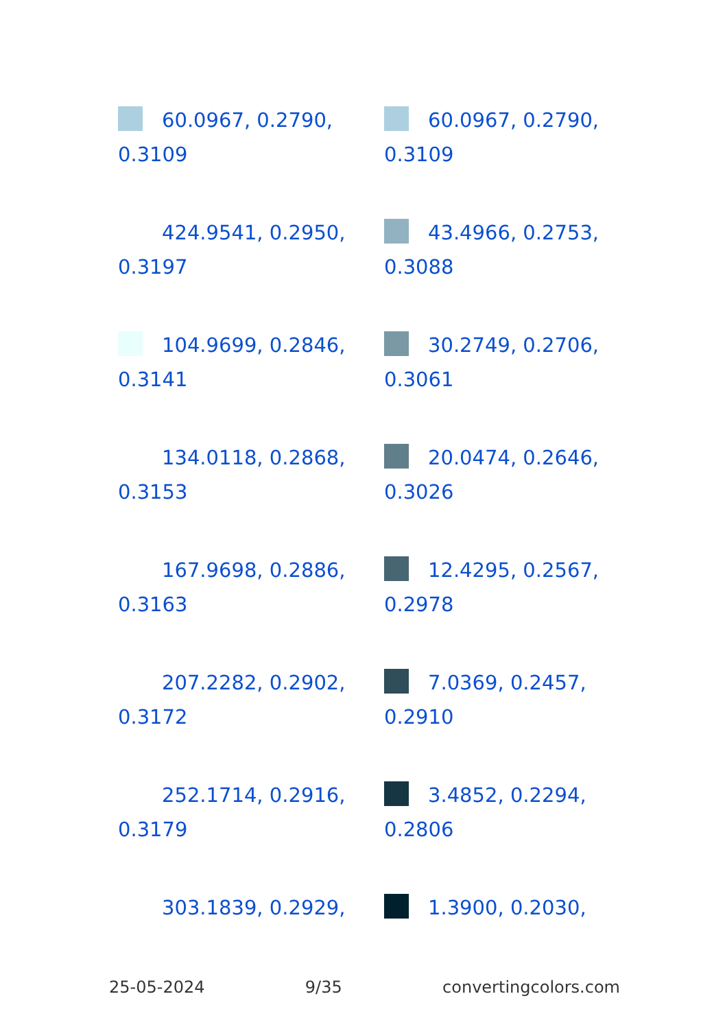60.0967, 0.2790, 0.3109
60.0967, 0.2790, 0.3109
424.9541, 0.2950, 0.3197
43.4966, 0.2753, 0.3088
104.9699, 0.2846, 0.3141
30.2749, 0.2706, 0.3061
134.0118, 0.2868, 0.3153
20.0474, 0.2646, 0.3026
167.9698, 0.2886, 0.3163
12.4295, 0.2567, 0.2978
207.2282, 0.2902, 0.3172
7.0369, 0.2457, 0.2910
252.1714, 0.2916, 0.3179
3.4852, 0.2294, 0.2806
303.1839, 0.2929,
1.3900, 0.2030,
25-05-2024 9/35 convertingcolors.com